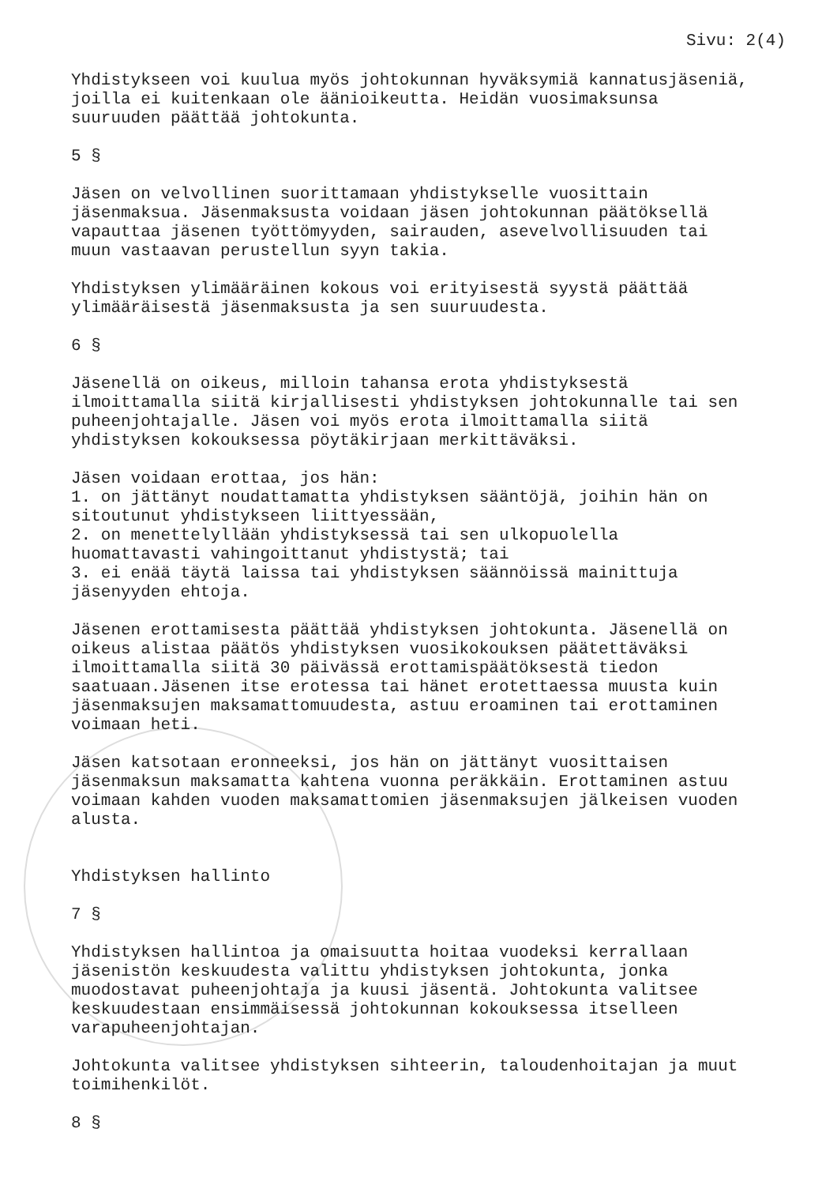Sivu: 2(4)
Yhdistykseen voi kuulua myös johtokunnan hyväksymiä kannatusjäseniä, joilla ei kuitenkaan ole äänioikeutta. Heidän vuosimaksunsa suuruuden päättää johtokunta.
5 §
Jäsen on velvollinen suorittamaan yhdistykselle vuosittain jäsenmaksua. Jäsenmaksusta voidaan jäsen johtokunnan päätöksellä vapauttaa jäsenen työttömyyden, sairauden, asevelvollisuuden tai muun vastaavan perustellun syyn takia.
Yhdistyksen ylimääräinen kokous voi erityisestä syystä päättää ylimääräisestä jäsenmaksusta ja sen suuruudesta.
6 §
Jäsenellä on oikeus, milloin tahansa erota yhdistyksestä ilmoittamalla siitä kirjallisesti yhdistyksen johtokunnalle tai sen puheenjohtajalle. Jäsen voi myös erota ilmoittamalla siitä yhdistyksen kokouksessa pöytäkirjaan merkittäväksi.
Jäsen voidaan erottaa, jos hän: 1. on jättänyt noudattamatta yhdistyksen sääntöjä, joihin hän on sitoutunut yhdistykseen liittyessään, 2. on menettelyllään yhdistyksessä tai sen ulkopuolella huomattavasti vahingoittanut yhdistystä; tai 3. ei enää täytä laissa tai yhdistyksen säännöissä mainittuja jäsenyyden ehtoja.
Jäsenen erottamisesta päättää yhdistyksen johtokunta. Jäsenellä on oikeus alistaa päätös yhdistyksen vuosikokouksen päätettäväksi ilmoittamalla siitä 30 päivässä erottamispäätöksestä tiedon saatuaan.Jäsenen itse erotessa tai hänet erotettaessa muusta kuin jäsenmaksujen maksamattomuudesta, astuu eroaminen tai erottaminen voimaan heti.
Jäsen katsotaan eronneeksi, jos hän on jättänyt vuosittaisen jäsenmaksun maksamatta kahtena vuonna peräkkäin. Erottaminen astuu voimaan kahden vuoden maksamattomien jäsenmaksujen jälkeisen vuoden alusta.
Yhdistyksen hallinto
7 §
Yhdistyksen hallintoa ja omaisuutta hoitaa vuodeksi kerrallaan jäsenistön keskuudesta valittu yhdistyksen johtokunta, jonka muodostavat puheenjohtaja ja kuusi jäsentä. Johtokunta valitsee keskuudestaan ensimmäisessä johtokunnan kokouksessa itselleen varapuheenjohtajan.
Johtokunta valitsee yhdistyksen sihteerin, taloudenhoitajan ja muut toimihenkilöt.
8 §